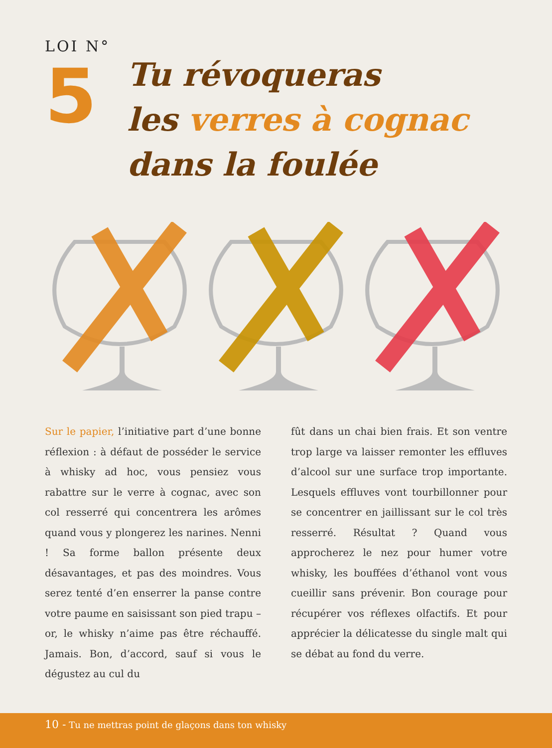LOI N°
5
Tu révoqueras
les verres à cognac
dans la foulée
Sur le papier, l’initiative part d’une bonne réflexion : à défaut de posséder le service à whisky ad hoc, vous pensiez vous rabattre sur le verre à cognac, avec son col resserré qui concentrera les arômes quand vous y plongerez les narines. Nenni ! Sa forme ballon présente deux désavantages, et pas des moindres. Vous serez tenté d’en enserrer la panse contre votre paume en saisissant son pied trapu – or, le whisky n’aime pas être réchauffé. Jamais. Bon, d’accord, sauf si vous le dégustez au cul du
fût dans un chai bien frais. Et son ventre trop large va laisser remonter les effluves d’alcool sur une surface trop importante. Lesquels effluves vont tourbillonner pour se concentrer en jaillissant sur le col très resserré. Résultat ? Quand vous approcherez le nez pour humer votre whisky, les bouffées d’éthanol vont vous cueillir sans prévenir. Bon courage pour récupérer vos réflexes olfactifs. Et pour apprécier la délicatesse du single malt qui se débat au fond du verre.
10 - Tu ne mettras point de glaçons dans ton whisky